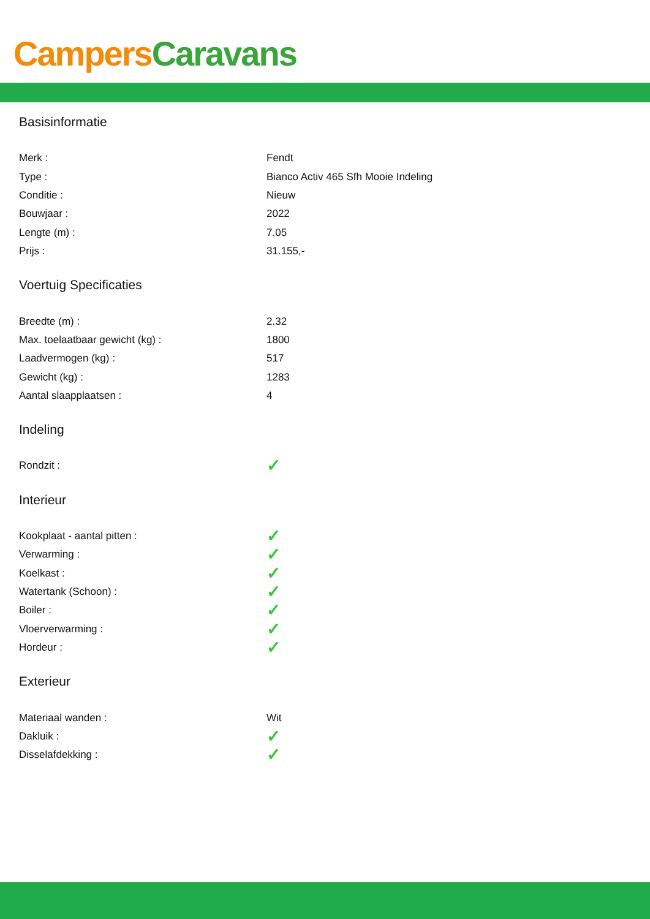Campers Caravans
Basisinformatie
| Merk : | Fendt |
| Type : | Bianco Activ 465 Sfh Mooie Indeling |
| Conditie : | Nieuw |
| Bouwjaar : | 2022 |
| Lengte (m) : | 7.05 |
| Prijs : | 31.155,- |
Voertuig Specificaties
| Breedte (m) : | 2.32 |
| Max. toelaatbaar gewicht (kg) : | 1800 |
| Laadvermogen (kg) : | 517 |
| Gewicht (kg) : | 1283 |
| Aantal slaapplaatsen : | 4 |
Indeling
| Rondzit : | ✓ |
Interieur
| Kookplaat - aantal pitten : | ✓ |
| Verwarming : | ✓ |
| Koelkast : | ✓ |
| Watertank (Schoon) : | ✓ |
| Boiler : | ✓ |
| Vloerverwarming : | ✓ |
| Hordeur : | ✓ |
Exterieur
| Materiaal wanden : | Wit |
| Dakluik : | ✓ |
| Disselafdekking : | ✓ |